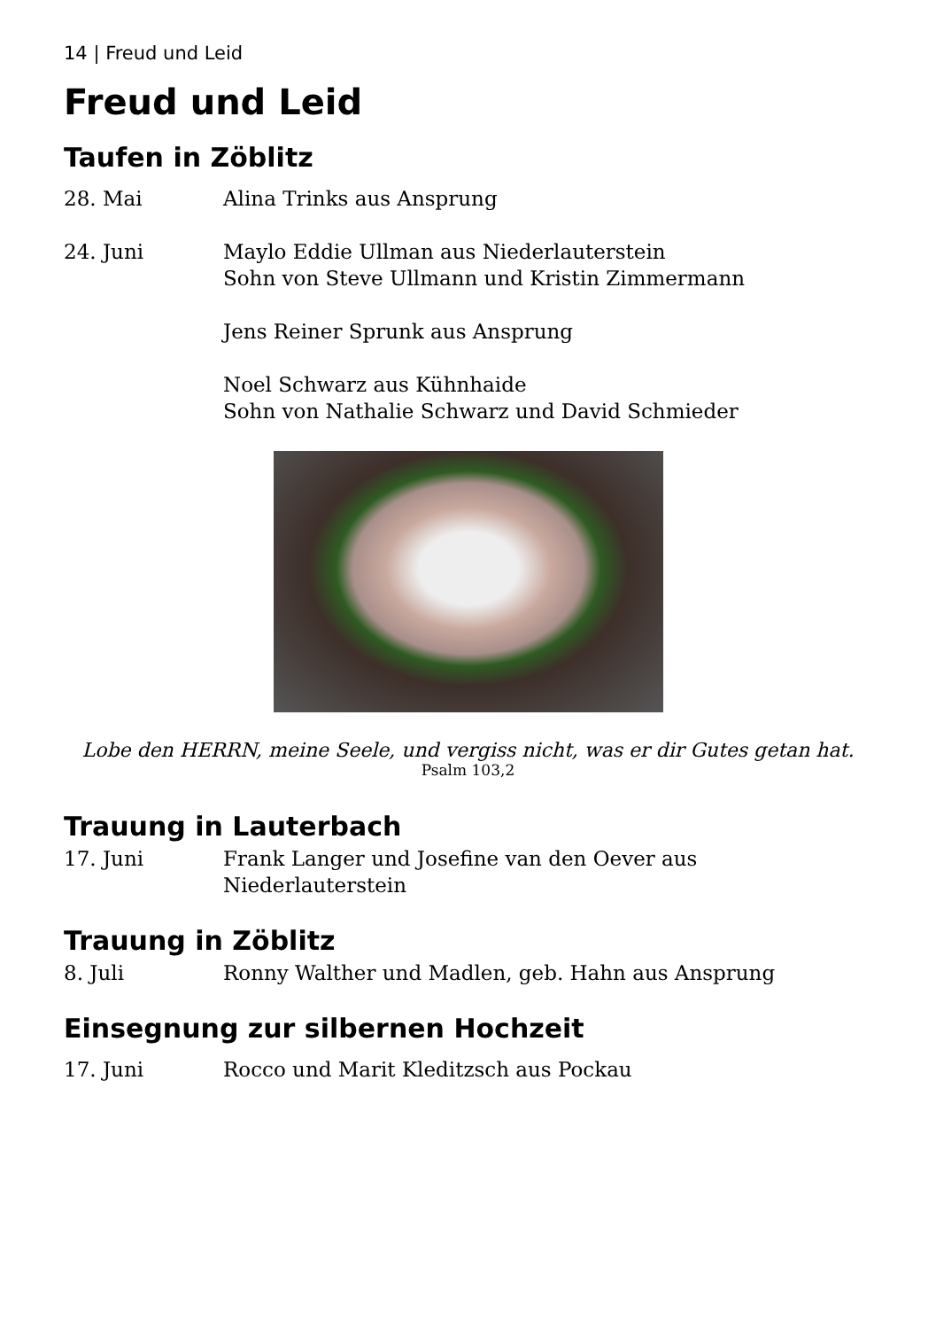14 | Freud und Leid
Freud und Leid
Taufen in Zöblitz
28. Mai Alina Trinks aus Ansprung
24. Juni Maylo Eddie Ullman aus Niederlauterstein
Sohn von Steve Ullmann und Kristin Zimmermann
Jens Reiner Sprunk aus Ansprung
Noel Schwarz aus Kühnhaide
Sohn von Nathalie Schwarz und David Schmieder
Lobe den HERRN, meine Seele, und vergiss nicht, was er dir Gutes getan hat.
Psalm 103,2
Trauung in Lauterbach
17. Juni Frank Langer und Josefine van den Oever aus Niederlauterstein
Trauung in Zöblitz
8. Juli Ronny Walther und Madlen, geb. Hahn aus Ansprung
Einsegnung zur silbernen Hochzeit
17. Juni Rocco und Marit Kleditzsch aus Pockau